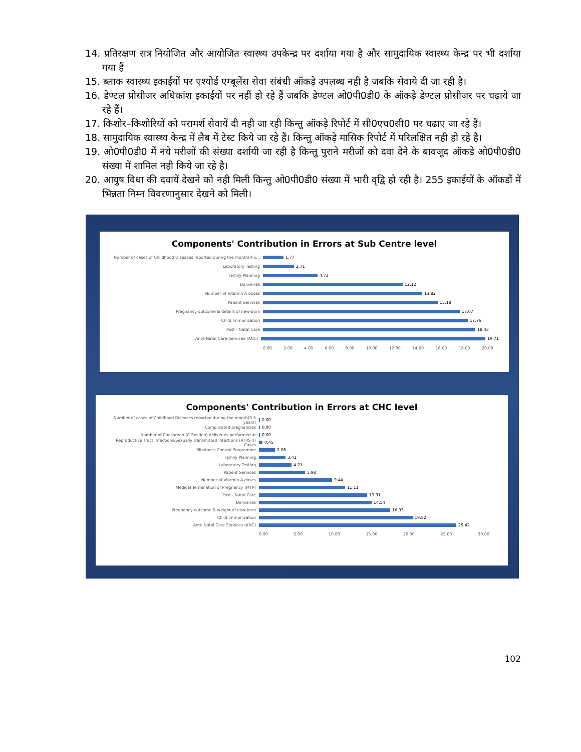14. प्रतिरक्षण सत्र नियोजित और आयोजित स्वास्थ्य उपकेन्द्र पर दर्शाया गया है और सामुदायिक स्वास्थ्य केन्द्र पर भी दर्शाया गया हैं
15. ब्लाक स्वास्थ्य इकाईयों पर एश्योर्ड एम्बूलेंस सेवा संबंधी ऑकड़े उपलब्ध नही है जबकि सेवाये दी जा रही है।
16. डेण्टल प्रोसीजर अधिकांश इकाईयों पर नहीं हो रहे हैं जबकि डेण्टल ओ0पी0डी0 के ऑकड़े डेण्टल प्रोसीजर पर चढ़ाये जा रहे हैं।
17. किशोर–किशोरियों को परामर्श सेवायें दी नही जा रही किन्तु ऑकड़े रिपोर्ट में सी0एच0सी0 पर चढाए जा रहे हैं।
18. सामुदायिक स्वास्थ्य केन्द्र में लैब में टेस्ट किये जा रहे हैं। किन्तु ऑकड़े मासिक रिपोर्ट में परिलक्षित नही हो रहे है।
19. ओ0पी0डी0 में नये मरीजों की संख्या दर्शायी जा रही है किन्तु पुराने मरीजों को दवा देने के बावजूद ऑकडे ओ0पी0डी0 संख्या में शामिल नही किये जा रहे है।
20. आयुष विधा की दवायें देखने को नही मिली किन्तु ओ0पी0डी0 संख्या में भारी वृद्वि हो रही है। 255 इकाईयों के ऑकडों में भिन्नता निम्न विवरणानुसार देखने को मिली।
Components' Contribution in Errors at Sub Centre level
Number of cases of Childhood Diseases reported during the month(0-5... 1.77
Laboratory Testing 2.71
Family Planning 4.73
Deliveries 12.12
Number of Vitamin A doses 13.82
Patient Services 15.18
Pregnancy outcome & details of new-born 17.07
Child Immunization 17.76
Post - Natal Care 18.43
Ante Natal Care Services (ANC) 19.71
0.00 2.00 4.00 6.00 8.00 10.00 12.00 14.00 16.00 18.00 20.00
Components' Contribution in Errors at CHC level
Number of cases of Childhood Diseases reported during the month(0-5 years) 0.00
Complicated pregnancies 0.00
Number of Caesarean (C-Section) deliveries performed at 0.00
Reproductive Tract Infections/Sexually transmitted Infections (RTI/STI) Cases 0.45
Blindness Control Programme 2.08
Family Planning 3.41
Laboratory Testing 4.21
Patient Services 5.98
Number of Vitamin A doses 9.44
Medical Termination of Pregnancy (MTP) 11.11
Post - Natal Care 13.91
Deliveries 14.54
Pregnancy outcome & weight of new-born 16.93
Child immunization 19.82
Ante Natal Care Services (ANC) 25.42
0.00 5.00 10.00 15.00 20.00 25.00 30.00
102